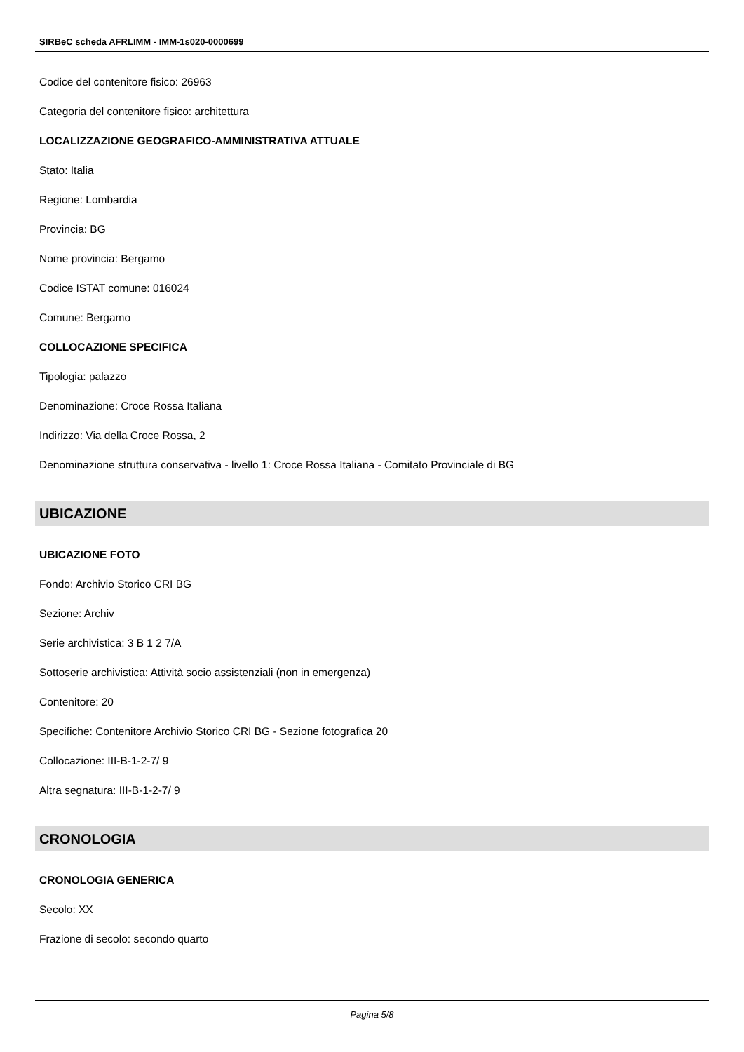SIRBeC scheda AFRLIMM - IMM-1s020-0000699
Codice del contenitore fisico: 26963
Categoria del contenitore fisico: architettura
LOCALIZZAZIONE GEOGRAFICO-AMMINISTRATIVA ATTUALE
Stato: Italia
Regione: Lombardia
Provincia: BG
Nome provincia: Bergamo
Codice ISTAT comune: 016024
Comune: Bergamo
COLLOCAZIONE SPECIFICA
Tipologia: palazzo
Denominazione: Croce Rossa Italiana
Indirizzo: Via della Croce Rossa, 2
Denominazione struttura conservativa - livello 1: Croce Rossa Italiana - Comitato Provinciale di BG
UBICAZIONE
UBICAZIONE FOTO
Fondo: Archivio Storico CRI BG
Sezione: Archiv
Serie archivistica: 3 B 1 2 7/A
Sottoserie archivistica: Attività socio assistenziali (non in emergenza)
Contenitore: 20
Specifiche: Contenitore Archivio Storico CRI BG - Sezione fotografica 20
Collocazione: III-B-1-2-7/ 9
Altra segnatura: III-B-1-2-7/ 9
CRONOLOGIA
CRONOLOGIA GENERICA
Secolo: XX
Frazione di secolo: secondo quarto
Pagina 5/8